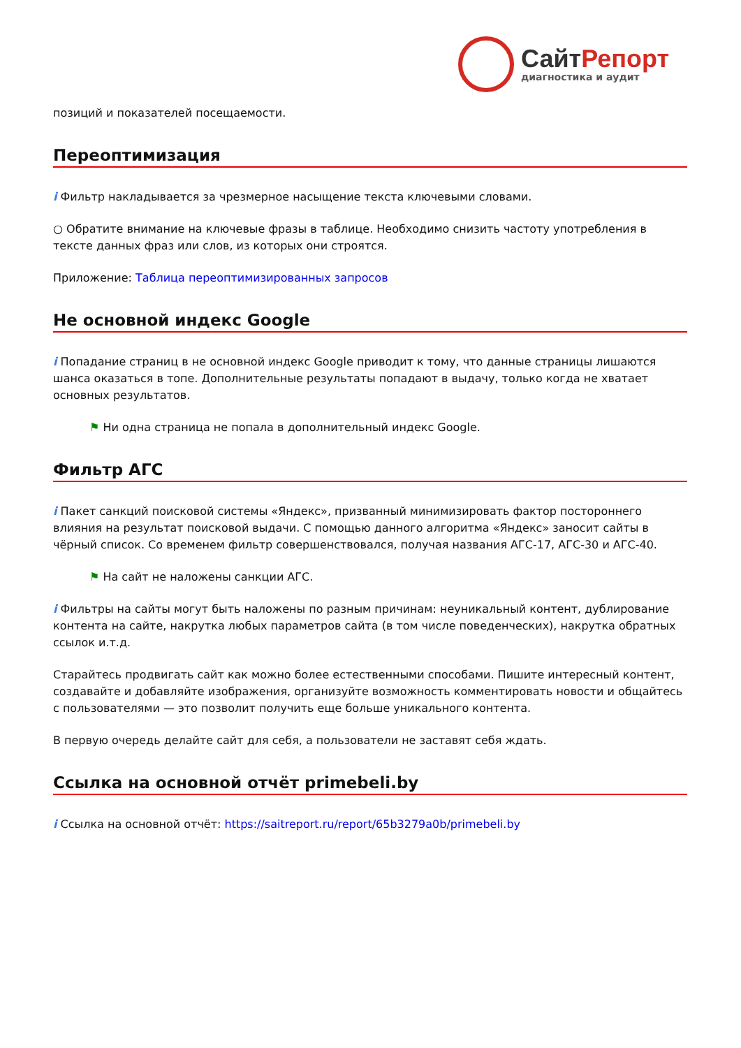СайтРепорт
диагностика и аудит
позиций и показателей посещаемости.
Переоптимизация
i Фильтр накладывается за чрезмерное насыщение текста ключевыми словами.
○ Обратите внимание на ключевые фразы в таблице. Необходимо снизить частоту употребления в тексте данных фраз или слов, из которых они строятся.
Приложение: Таблица переоптимизированных запросов
Не основной индекс Google
i Попадание страниц в не основной индекс Google приводит к тому, что данные страницы лишаются шанса оказаться в топе. Дополнительные результаты попадают в выдачу, только когда не хватает основных результатов.
⚑ Ни одна страница не попала в дополнительный индекс Google.
Фильтр АГС
i Пакет санкций поисковой системы «Яндекс», призванный минимизировать фактор постороннего влияния на результат поисковой выдачи. С помощью данного алгоритма «Яндекс» заносит сайты в чёрный список. Со временем фильтр совершенствовался, получая названия АГС-17, АГС-30 и АГС-40.
⚑ На сайт не наложены санкции АГС.
i Фильтры на сайты могут быть наложены по разным причинам: неуникальный контент, дублирование контента на сайте, накрутка любых параметров сайта (в том числе поведенческих), накрутка обратных ссылок и.т.д.
Старайтесь продвигать сайт как можно более естественными способами. Пишите интересный контент, создавайте и добавляйте изображения, организуйте возможность комментировать новости и общайтесь с пользователями — это позволит получить еще больше уникального контента.
В первую очередь делайте сайт для себя, а пользователи не заставят себя ждать.
Ссылка на основной отчёт primebeli.by
i Ссылка на основной отчёт: https://saitreport.ru/report/65b3279a0b/primebeli.by